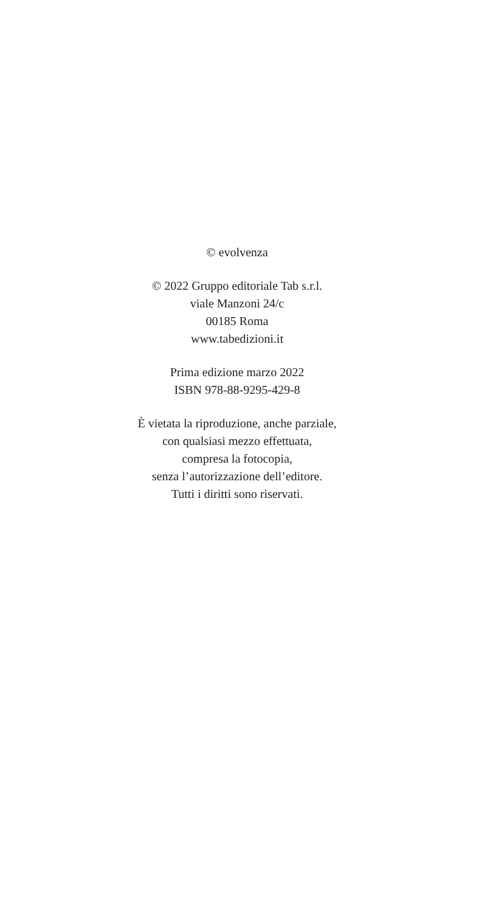© evolvenza
© 2022 Gruppo editoriale Tab s.r.l.
viale Manzoni 24/c
00185 Roma
www.tabedizioni.it
Prima edizione marzo 2022
ISBN 978-88-9295-429-8
È vietata la riproduzione, anche parziale,
con qualsiasi mezzo effettuata,
compresa la fotocopia,
senza l’autorizzazione dell’editore.
Tutti i diritti sono riservati.